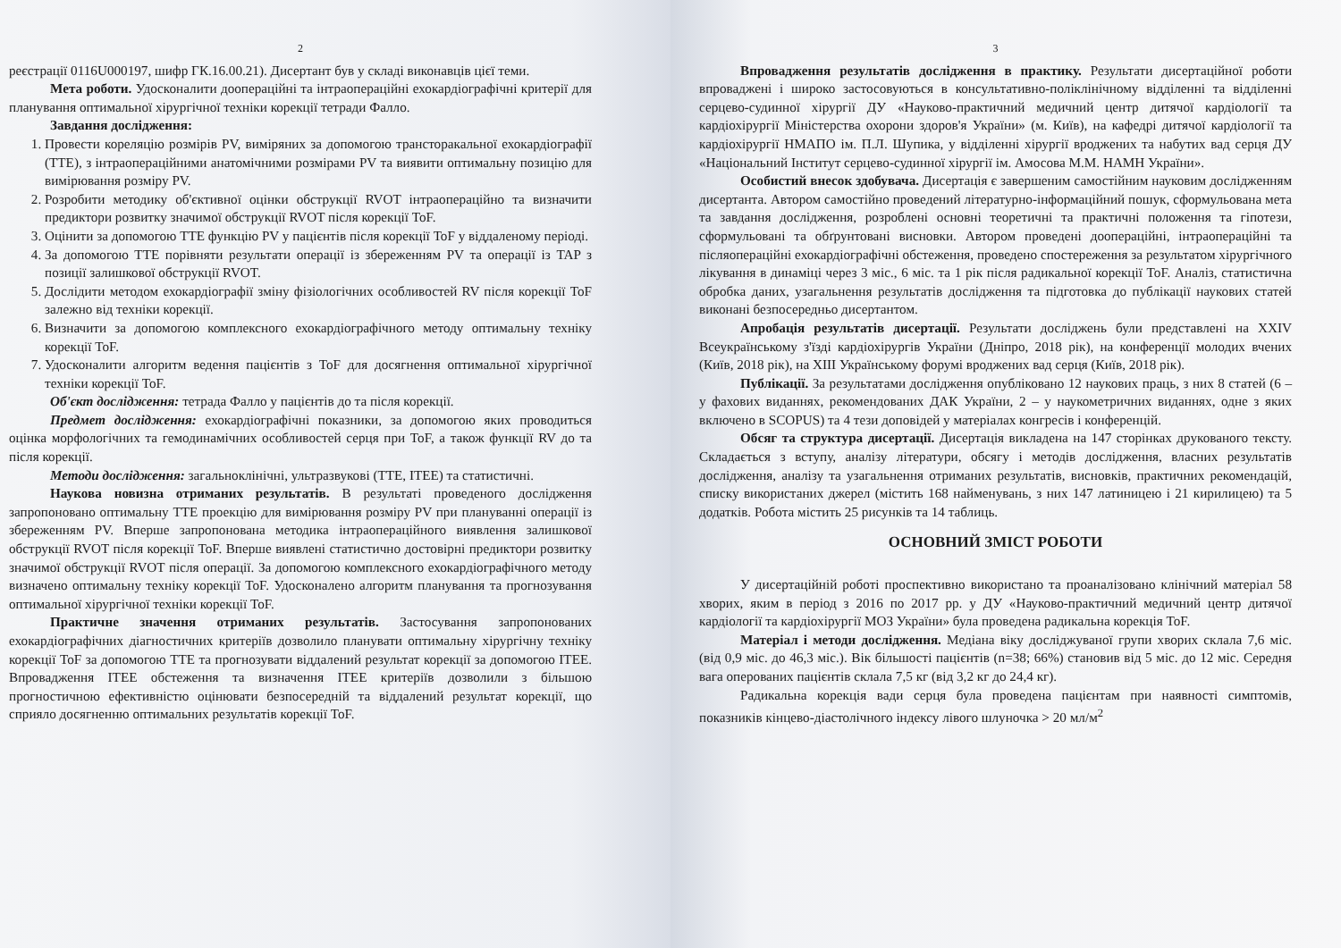2
реєстрації 0116U000197, шифр ГК.16.00.21). Дисертант був у складі виконавців цієї теми.
Мета роботи. Удосконалити доопераційні та інтраопераційні ехокардіографічні критерії для планування оптимальної хірургічної техніки корекції тетради Фалло.
Завдання дослідження:
1. Провести кореляцію розмірів PV, виміряних за допомогою трансторакальної ехокардіографії (TTE), з інтраопераційними анатомічними розмірами PV та виявити оптимальну позицію для вимірювання розміру PV.
2. Розробити методику об'єктивної оцінки обструкції RVOT інтраопераційно та визначити предиктори розвитку значимої обструкції RVOT після корекції ToF.
3. Оцінити за допомогою TTE функцію PV у пацієнтів після корекції ToF у віддаленому періоді.
4. За допомогою TTE порівняти результати операції із збереженням PV та операції із TAP з позиції залишкової обструкції RVOT.
5. Дослідити методом ехокардіографії зміну фізіологічних особливостей RV після корекції ToF залежно від техніки корекції.
6. Визначити за допомогою комплексного ехокардіографічного методу оптимальну техніку корекції ToF.
7. Удосконалити алгоритм ведення пацієнтів з ToF для досягнення оптимальної хірургічної техніки корекції ToF.
Об'єкт дослідження: тетрада Фалло у пацієнтів до та після корекції.
Предмет дослідження: ехокардіографічні показники, за допомогою яких проводиться оцінка морфологічних та гемодинамічних особливостей серця при ToF, а також функції RV до та після корекції.
Методи дослідження: загальноклінічні, ультразвукові (TTE, ITEE) та статистичні.
Наукова новизна отриманих результатів. В результаті проведеного дослідження запропоновано оптимальну TTE проекцію для вимірювання розміру PV при плануванні операції із збереженням PV. Вперше запропонована методика інтраопераційного виявлення залишкової обструкції RVOT після корекції ToF. Вперше виявлені статистично достовірні предиктори розвитку значимої обструкції RVOT після операції. За допомогою комплексного ехокардіографічного методу визначено оптимальну техніку корекції ToF. Удосконалено алгоритм планування та прогнозування оптимальної хірургічної техніки корекції ToF.
Практичне значення отриманих результатів. Застосування запропонованих ехокардіографічних діагностичних критеріїв дозволило планувати оптимальну хірургічну техніку корекції ToF за допомогою TTE та прогнозувати віддалений результат корекції за допомогою ITEE. Впровадження ITEE обстеження та визначення ITEE критеріїв дозволили з більшою прогностичною ефективністю оцінювати безпосередній та віддалений результат корекції, що сприяло досягненню оптимальних результатів корекції ToF.
3
Впровадження результатів дослідження в практику. Результати дисертаційної роботи впроваджені і широко застосовуються в консультативно-поліклінічному відділенні та відділенні серцево-судинної хірургії ДУ «Науково-практичний медичний центр дитячої кардіології та кардіохірургії Міністерства охорони здоров'я України» (м. Київ), на кафедрі дитячої кардіології та кардіохірургії НМАПО ім. П.Л. Шупика, у відділенні хірургії вроджених та набутих вад серця ДУ «Національний Інститут серцево-судинної хірургії ім. Амосова М.М. НАМН України».
Особистий внесок здобувача. Дисертація є завершеним самостійним науковим дослідженням дисертанта. Автором самостійно проведений літературно-інформаційний пошук, сформульована мета та завдання дослідження, розроблені основні теоретичні та практичні положення та гіпотези, сформульовані та обґрунтовані висновки. Автором проведені доопераційні, інтраопераційні та післяопераційні ехокардіографічні обстеження, проведено спостереження за результатом хірургічного лікування в динаміці через 3 міс., 6 міс. та 1 рік після радикальної корекції ToF. Аналіз, статистична обробка даних, узагальнення результатів дослідження та підготовка до публікації наукових статей виконані безпосередньо дисертантом.
Апробація результатів дисертації. Результати досліджень були представлені на XXIV Всеукраїнському з'їзді кардіохірургів України (Дніпро, 2018 рік), на конференції молодих вчених (Київ, 2018 рік), на XIII Українському форумі вроджених вад серця (Київ, 2018 рік).
Публікації. За результатами дослідження опубліковано 12 наукових праць, з них 8 статей (6 – у фахових виданнях, рекомендованих ДАК України, 2 – у наукометричних виданнях, одне з яких включено в SCOPUS) та 4 тези доповідей у матеріалах конгресів і конференцій.
Обсяг та структура дисертації. Дисертація викладена на 147 сторінках друкованого тексту. Складається з вступу, аналізу літератури, обсягу і методів дослідження, власних результатів дослідження, аналізу та узагальнення отриманих результатів, висновків, практичних рекомендацій, списку використаних джерел (містить 168 найменувань, з них 147 латиницею і 21 кирилицею) та 5 додатків. Робота містить 25 рисунків та 14 таблиць.
ОСНОВНИЙ ЗМІСТ РОБОТИ
У дисертаційній роботі проспективно використано та проаналізовано клінічний матеріал 58 хворих, яким в період з 2016 по 2017 рр. у ДУ «Науково-практичний медичний центр дитячої кардіології та кардіохірургії МОЗ України» була проведена радикальна корекція ToF.
Матеріал і методи дослідження. Медіана віку досліджуваної групи хворих склала 7,6 міс. (від 0,9 міс. до 46,3 міс.). Вік більшості пацієнтів (n=38; 66%) становив від 5 міс. до 12 міс. Середня вага оперованих пацієнтів склала 7,5 кг (від 3,2 кг до 24,4 кг).
Радикальна корекція вади серця була проведена пацієнтам при наявності симптомів, показників кінцево-діастолічного індексу лівого шлуночка > 20 мл/м<sup>2</sup>